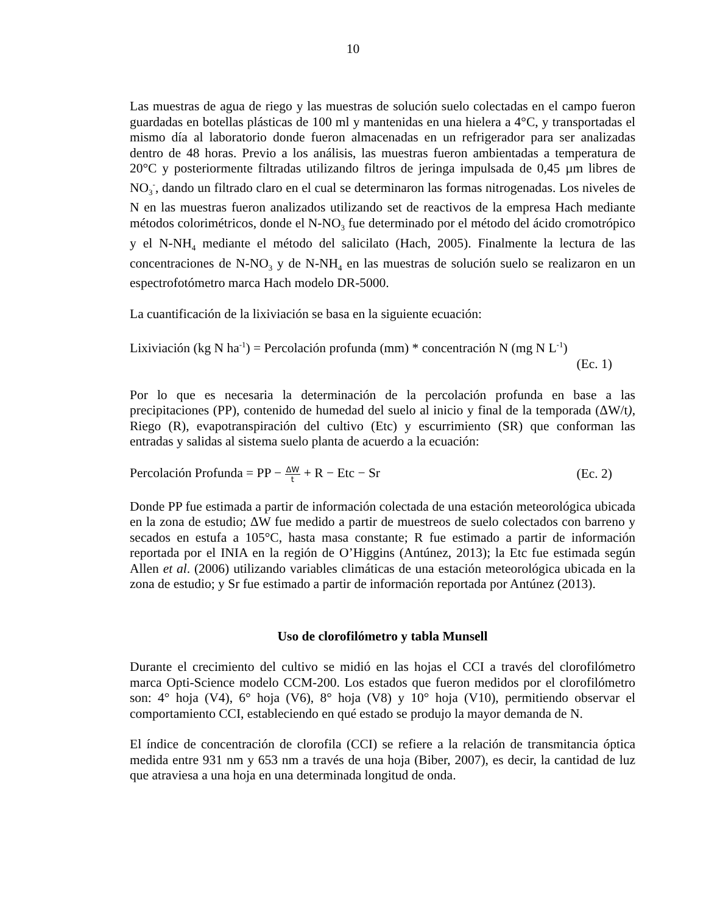10
Las muestras de agua de riego y las muestras de solución suelo colectadas en el campo fueron guardadas en botellas plásticas de 100 ml y mantenidas en una hielera a 4°C, y transportadas el mismo día al laboratorio donde fueron almacenadas en un refrigerador para ser analizadas dentro de 48 horas. Previo a los análisis, las muestras fueron ambientadas a temperatura de 20°C y posteriormente filtradas utilizando filtros de jeringa impulsada de 0,45 µm libres de NO<sub>3</sub><sup>-</sup>, dando un filtrado claro en el cual se determinaron las formas nitrogenadas. Los niveles de N en las muestras fueron analizados utilizando set de reactivos de la empresa Hach mediante métodos colorimétricos, donde el N-NO<sub>3</sub> fue determinado por el método del ácido cromotrópico y el N-NH<sub>4</sub> mediante el método del salicilato (Hach, 2005). Finalmente la lectura de las concentraciones de N-NO<sub>3</sub> y de N-NH<sub>4</sub> en las muestras de solución suelo se realizaron en un espectrofotómetro marca Hach modelo DR-5000.
La cuantificación de la lixiviación se basa en la siguiente ecuación:
Lixiviación (kg N ha<sup>-1</sup>) = Percolación profunda (mm) * concentración N (mg N L<sup>-1</sup>)
(Ec. 1)
Por lo que es necesaria la determinación de la percolación profunda en base a las precipitaciones (PP), contenido de humedad del suelo al inicio y final de la temporada (ΔW/t), Riego (R), evapotranspiración del cultivo (Etc) y escurrimiento (SR) que conforman las entradas y salidas al sistema suelo planta de acuerdo a la ecuación:
Percolación Profunda = PP − ΔW t + R − Etc − Sr (Ec. 2)
Donde PP fue estimada a partir de información colectada de una estación meteorológica ubicada en la zona de estudio; ΔW fue medido a partir de muestreos de suelo colectados con barreno y secados en estufa a 105°C, hasta masa constante; R fue estimado a partir de información reportada por el INIA en la región de O’Higgins (Antúnez, 2013); la Etc fue estimada según Allen et al. (2006) utilizando variables climáticas de una estación meteorológica ubicada en la zona de estudio; y Sr fue estimado a partir de información reportada por Antúnez (2013).
Uso de clorofilómetro y tabla Munsell
Durante el crecimiento del cultivo se midió en las hojas el CCI a través del clorofilómetro marca Opti-Science modelo CCM-200. Los estados que fueron medidos por el clorofilómetro son: 4° hoja (V4), 6° hoja (V6), 8° hoja (V8) y 10° hoja (V10), permitiendo observar el comportamiento CCI, estableciendo en qué estado se produjo la mayor demanda de N.
El índice de concentración de clorofila (CCI) se refiere a la relación de transmitancia óptica medida entre 931 nm y 653 nm a través de una hoja (Biber, 2007), es decir, la cantidad de luz que atraviesa a una hoja en una determinada longitud de onda.